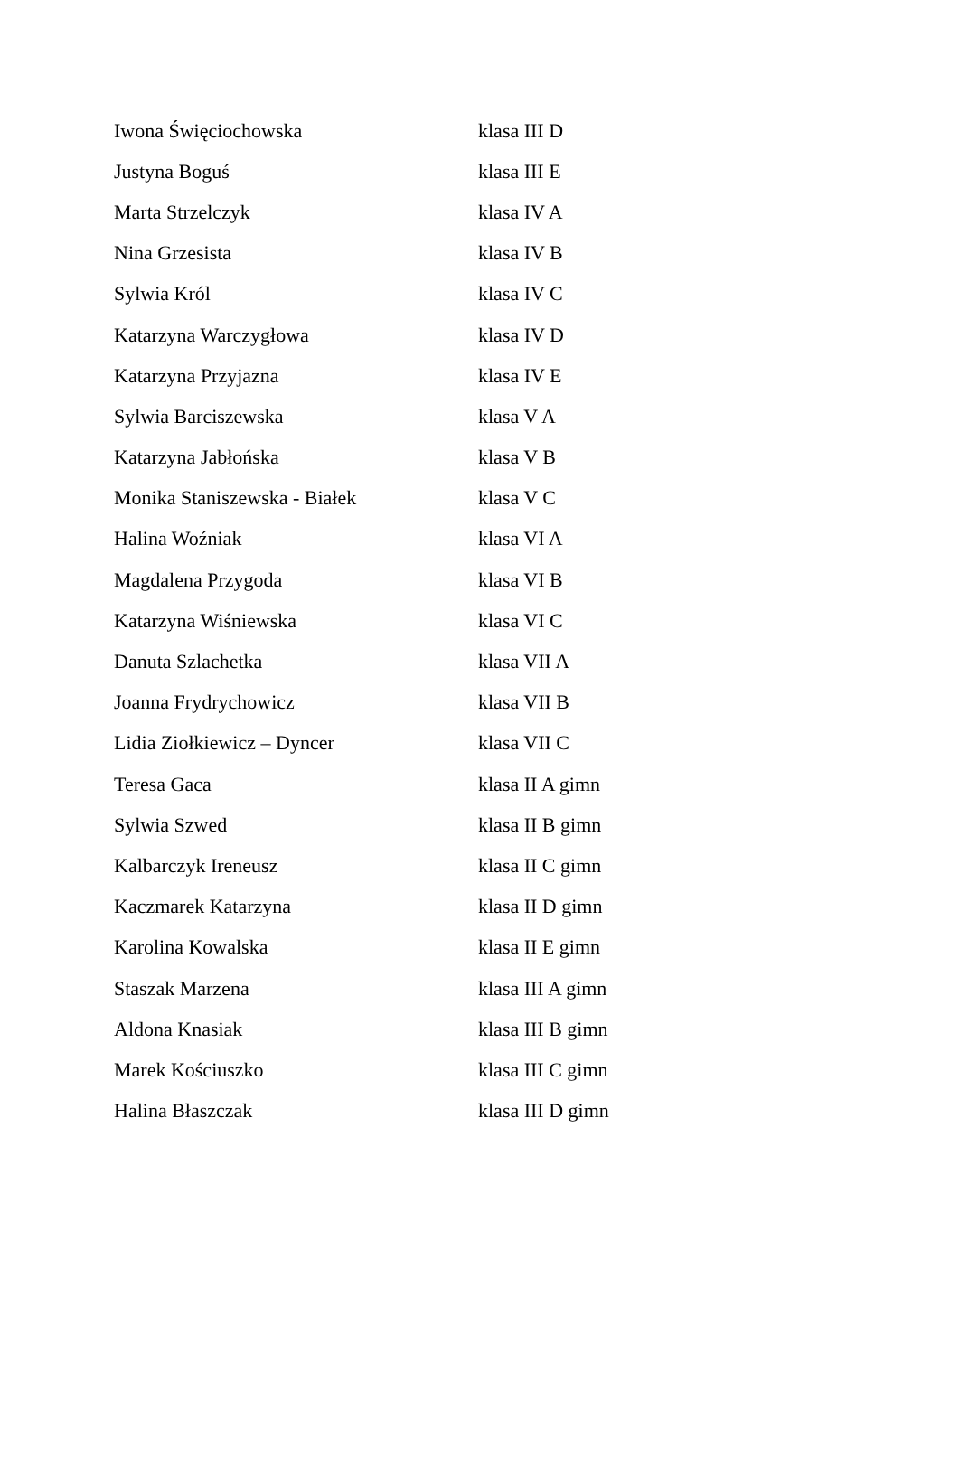| Iwona Święciochowska | klasa III D |
| Justyna Boguś | klasa III E |
| Marta Strzelczyk | klasa IV A |
| Nina Grzesista | klasa IV B |
| Sylwia Król | klasa IV C |
| Katarzyna Warczygłowa | klasa IV D |
| Katarzyna Przyjazna | klasa IV E |
| Sylwia Barciszewska | klasa V A |
| Katarzyna Jabłońska | klasa V B |
| Monika Staniszewska - Białek | klasa V C |
| Halina Woźniak | klasa VI A |
| Magdalena Przygoda | klasa VI B |
| Katarzyna Wiśniewska | klasa VI C |
| Danuta Szlachetka | klasa VII A |
| Joanna Frydrychowicz | klasa VII B |
| Lidia Ziołkiewicz – Dyncer | klasa VII C |
| Teresa Gaca | klasa II A gimn |
| Sylwia Szwed | klasa II B gimn |
| Kalbarczyk Ireneusz | klasa II C gimn |
| Kaczmarek Katarzyna | klasa II D gimn |
| Karolina Kowalska | klasa II E gimn |
| Staszak Marzena | klasa III A gimn |
| Aldona Knasiak | klasa III B gimn |
| Marek Kościuszko | klasa III C gimn |
| Halina Błaszczak | klasa III D gimn |